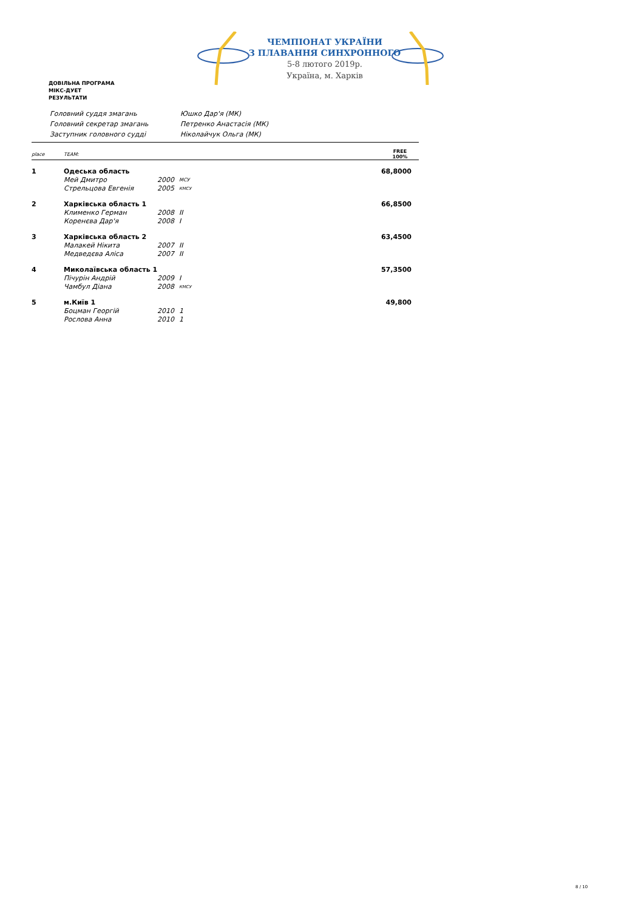ЧЕМПІОНАТ УКРАЇНИ
З ПЛАВАННЯ СИНХРОННОГО
5-8 лютого 2019р.
Україна, м. Харків
ДОВІЛЬНА ПРОГРАМА
МІКС-ДУЕТ
РЕЗУЛЬТАТИ
| Головний суддя змагань | Юшко Дар'я (МК) |
| Головний секретар змагань | Петренко Анастасія (МК) |
| Заступник головного судді | Ніколайчук Ольга (МК) |
| place | TEAM: | | | FREE 100% |
| --- | --- | --- | --- | --- |
| 1 | Одеська область | | | 68,8000 |
| | Мей Дмитро | 2000 | МСУ | |
| | Стрельцова Евгенія | 2005 | КМСУ | |
| 2 | Харківська область 1 | | | 66,8500 |
| | Клименко Герман | 2008 | II | |
| | Коренєва Дар'я | 2008 | I | |
| 3 | Харківська область 2 | | | 63,4500 |
| | Малакей Нікита | 2007 | II | |
| | Медведєва Аліса | 2007 | II | |
| 4 | Миколаївська область 1 | | | 57,3500 |
| | Пічурін Андрій | 2009 | I | |
| | Чамбул Діана | 2008 | КМСУ | |
| 5 | м.Київ 1 | | | 49,800 |
| | Боцман Георгій | 2010 | 1 | |
| | Рослова Анна | 2010 | 1 | |
8 / 10